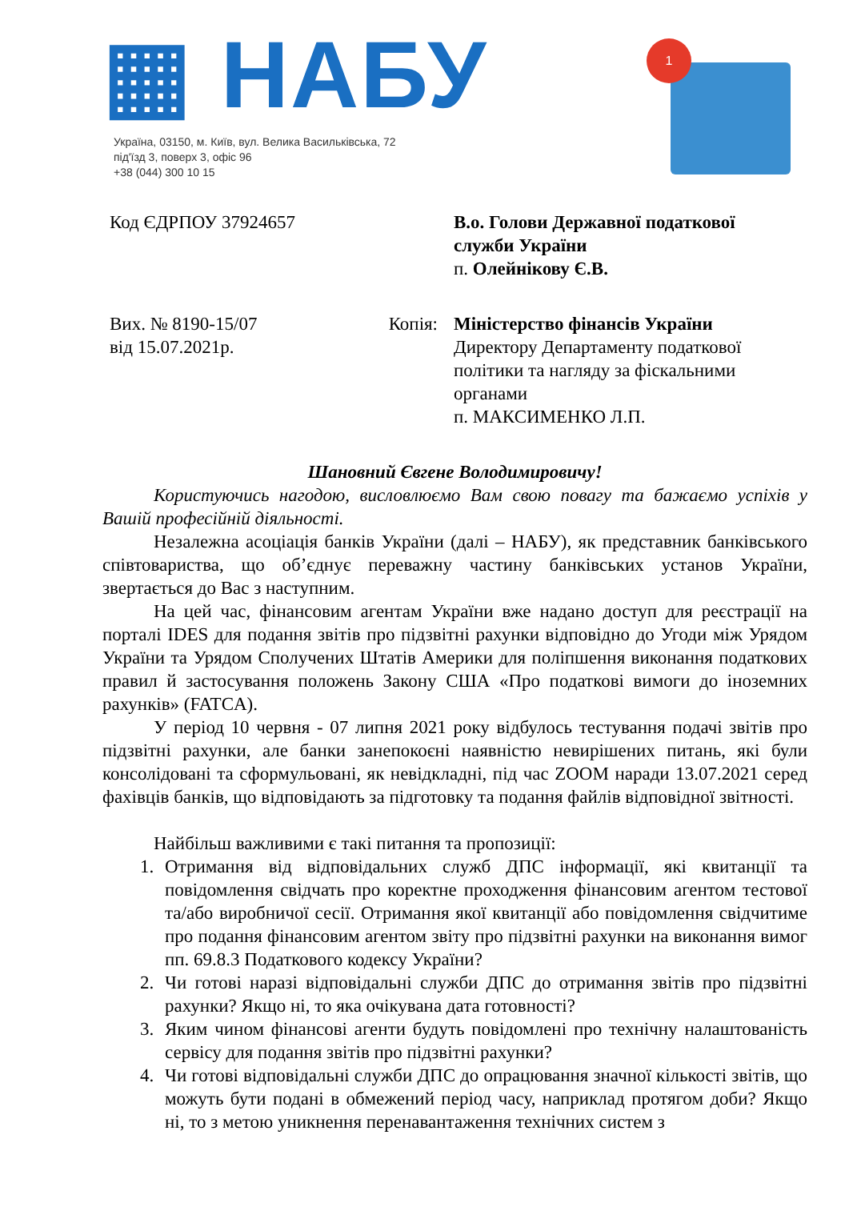▦ НАБУ
Україна, 03150, м. Київ, вул. Велика Васильківська, 72
під'їзд 3, поверх 3, офіс 96
+38 (044) 300 10 15
1
Код ЄДРПОУ 37924657 В.о. Голови Державної податкової служби України
п. Олейнікову Є.В.
Вих. № 8190-15/07
від 15.07.2021р.
Копія: Міністерство фінансів України
Директору Департаменту податкової політики та нагляду за фіскальними органами
п. МАКСИМЕНКО Л.П.
Шановний Євгене Володимировичу!
Користуючись нагодою, висловлюємо Вам свою повагу та бажаємо успіхів у Вашій професійній діяльності.
Незалежна асоціація банків України (далі – НАБУ), як представник банківського співтовариства, що об’єднує переважну частину банківських установ України, звертається до Вас з наступним.
На цей час, фінансовим агентам України вже надано доступ для реєстрації на порталі IDES для подання звітів про підзвітні рахунки відповідно до Угоди між Урядом України та Урядом Сполучених Штатів Америки для поліпшення виконання податкових правил й застосування положень Закону США «Про податкові вимоги до іноземних рахунків» (FATCA).
У період 10 червня - 07 липня 2021 року відбулось тестування подачі звітів про підзвітні рахунки, але банки занепокоєні наявністю невирішених питань, які були консолідовані та сформульовані, як невідкладні, під час ZOOM наради 13.07.2021 серед фахівців банків, що відповідають за підготовку та подання файлів відповідної звітності.
Найбільш важливими є такі питання та пропозиції:
1. Отримання від відповідальних служб ДПС інформації, які квитанції та повідомлення свідчать про коректне проходження фінансовим агентом тестової та/або виробничої сесії. Отримання якої квитанції або повідомлення свідчитиме про подання фінансовим агентом звіту про підзвітні рахунки на виконання вимог пп. 69.8.3 Податкового кодексу України?
2. Чи готові наразі відповідальні служби ДПС до отримання звітів про підзвітні рахунки? Якщо ні, то яка очікувана дата готовності?
3. Яким чином фінансові агенти будуть повідомлені про технічну налаштованість сервісу для подання звітів про підзвітні рахунки?
4. Чи готові відповідальні служби ДПС до опрацювання значної кількості звітів, що можуть бути подані в обмежений період часу, наприклад протягом доби? Якщо ні, то з метою уникнення перенавантаження технічних систем з